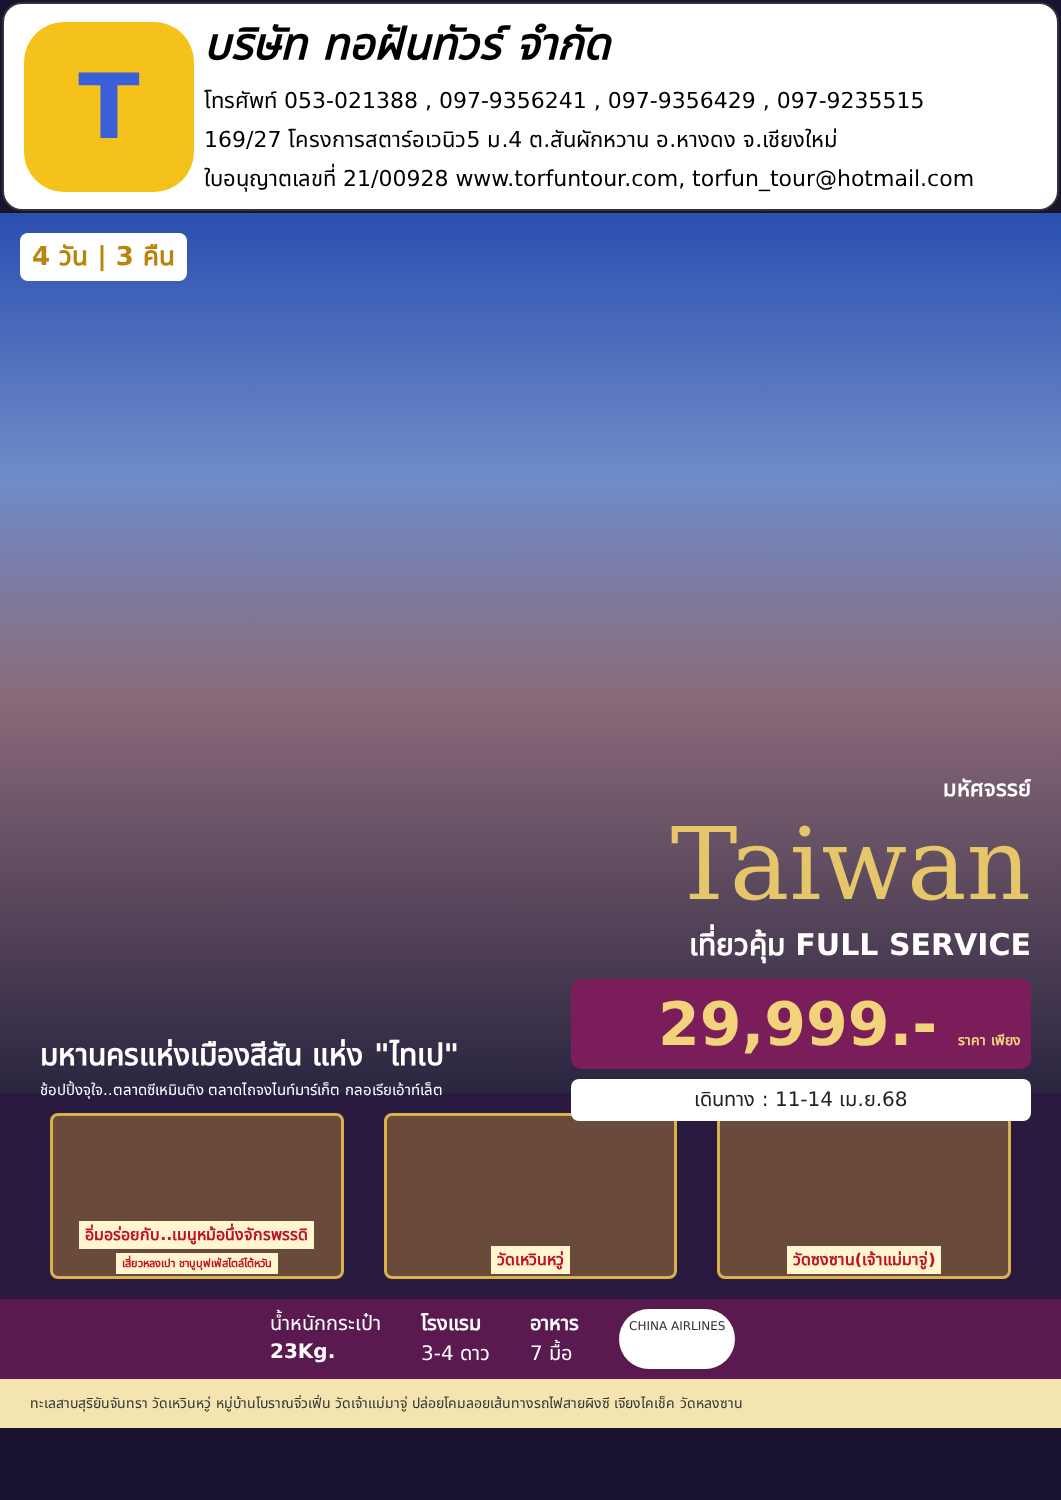T
บริษัท ทอฝันทัวร์ จำกัด
โทรศัพท์ 053-021388 , 097-9356241 , 097-9356429 , 097-9235515
169/27 โครงการสตาร์อเวนิว5 ม.4 ต.สันผักหวาน อ.หางดง จ.เชียงใหม่
ใบอนุญาตเลขที่ 21/00928 www.torfuntour.com, torfun_tour@hotmail.com
4 วัน | 3 คืน
มหัศจรรย์
Taiwan
เที่ยวคุ้ม FULL SERVICE
29,999.- ราคา เพียง
เดินทาง : 11-14 เม.ย.68
มหานครแห่งเมืองสีสัน แห่ง "ไทเป"
ช้อปปิ้งจุใจ..ตลาดซีเหมินติง ตลาดไถจงไนท์มาร์เก็ต กลอเรียเอ้าท์เล็ต
อิ่มอร่อยกับ..เมนูหม้อนึ่งจักรพรรดิ
เสี่ยวหลงเปา ชาบูบุฟเฟ่สไตล์ไต้หวัน
วัดเหวินหวู่ วัดซงซาน(เจ้าแม่มาจู่)
น้ำหนักกระเป๋า
23Kg.
โรงแรม
3-4 ดาว
อาหาร
7 มื้อ
CHINA AIRLINES
ทะเลสาบสุริยันจันทรา วัดเหวินหวู่ หมู่บ้านโบราณจิ่วเฟิ่น วัดเจ้าแม่มาจู่ ปล่อยโคมลอยเส้นทางรถไฟสายผิงซี เจียงไคเช็ค วัดหลงซาน